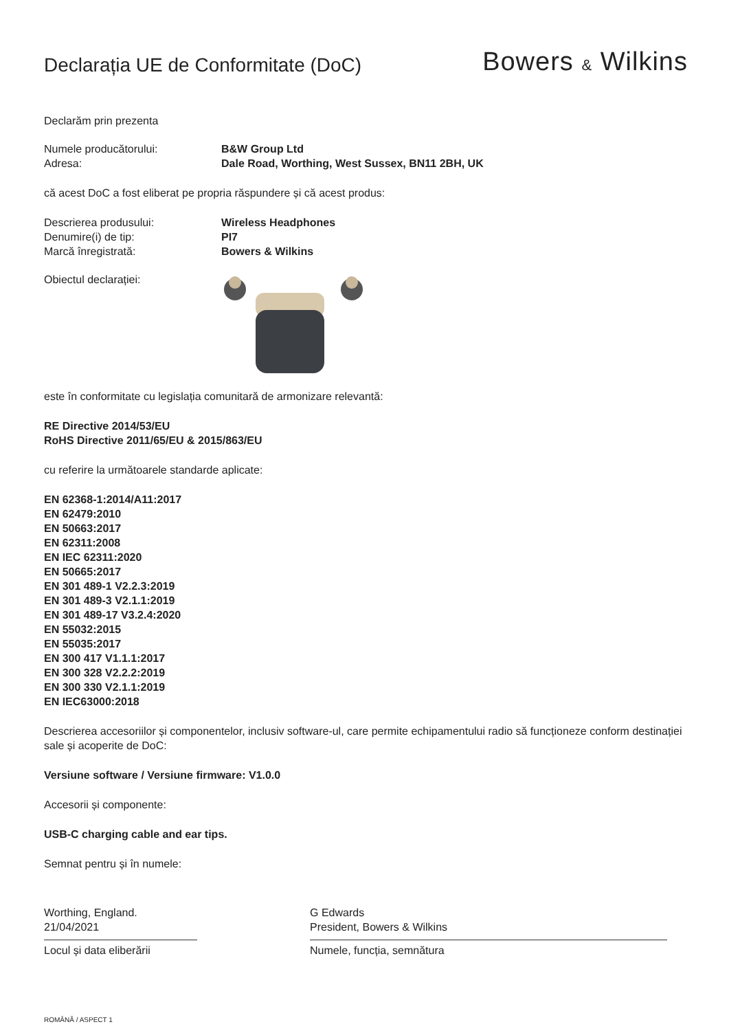Declarația UE de Conformitate (DoC)
Bowers & Wilkins
Declarăm prin prezenta
Numele producătorului: B&W Group Ltd
Adresa: Dale Road, Worthing, West Sussex, BN11 2BH, UK
că acest DoC a fost eliberat pe propria răspundere și că acest produs:
Descrierea produsului: Wireless Headphones
Denumire(i) de tip: PI7
Marcă înregistrată: Bowers & Wilkins
Obiectul declarației:
este în conformitate cu legislația comunitară de armonizare relevantă:
RE Directive 2014/53/EU
RoHS Directive 2011/65/EU & 2015/863/EU
cu referire la următoarele standarde aplicate:
EN 62368-1:2014/A11:2017
EN 62479:2010
EN 50663:2017
EN 62311:2008
EN IEC 62311:2020
EN 50665:2017
EN 301 489-1 V2.2.3:2019
EN 301 489-3 V2.1.1:2019
EN 301 489-17 V3.2.4:2020
EN 55032:2015
EN 55035:2017
EN 300 417 V1.1.1:2017
EN 300 328 V2.2.2:2019
EN 300 330 V2.1.1:2019
EN IEC63000:2018
Descrierea accesoriilor și componentelor, inclusiv software-ul, care permite echipamentului radio să funcționeze conform destinației sale și acoperite de DoC:
Versiune software / Versiune firmware: V1.0.0
Accesorii și componente:
USB-C charging cable and ear tips.
Semnat pentru și în numele:
Worthing, England.
21/04/2021
Locul și data eliberării
G Edwards
President, Bowers & Wilkins
Numele, funcția, semnătura
ROMÂNĂ / ASPECT 1